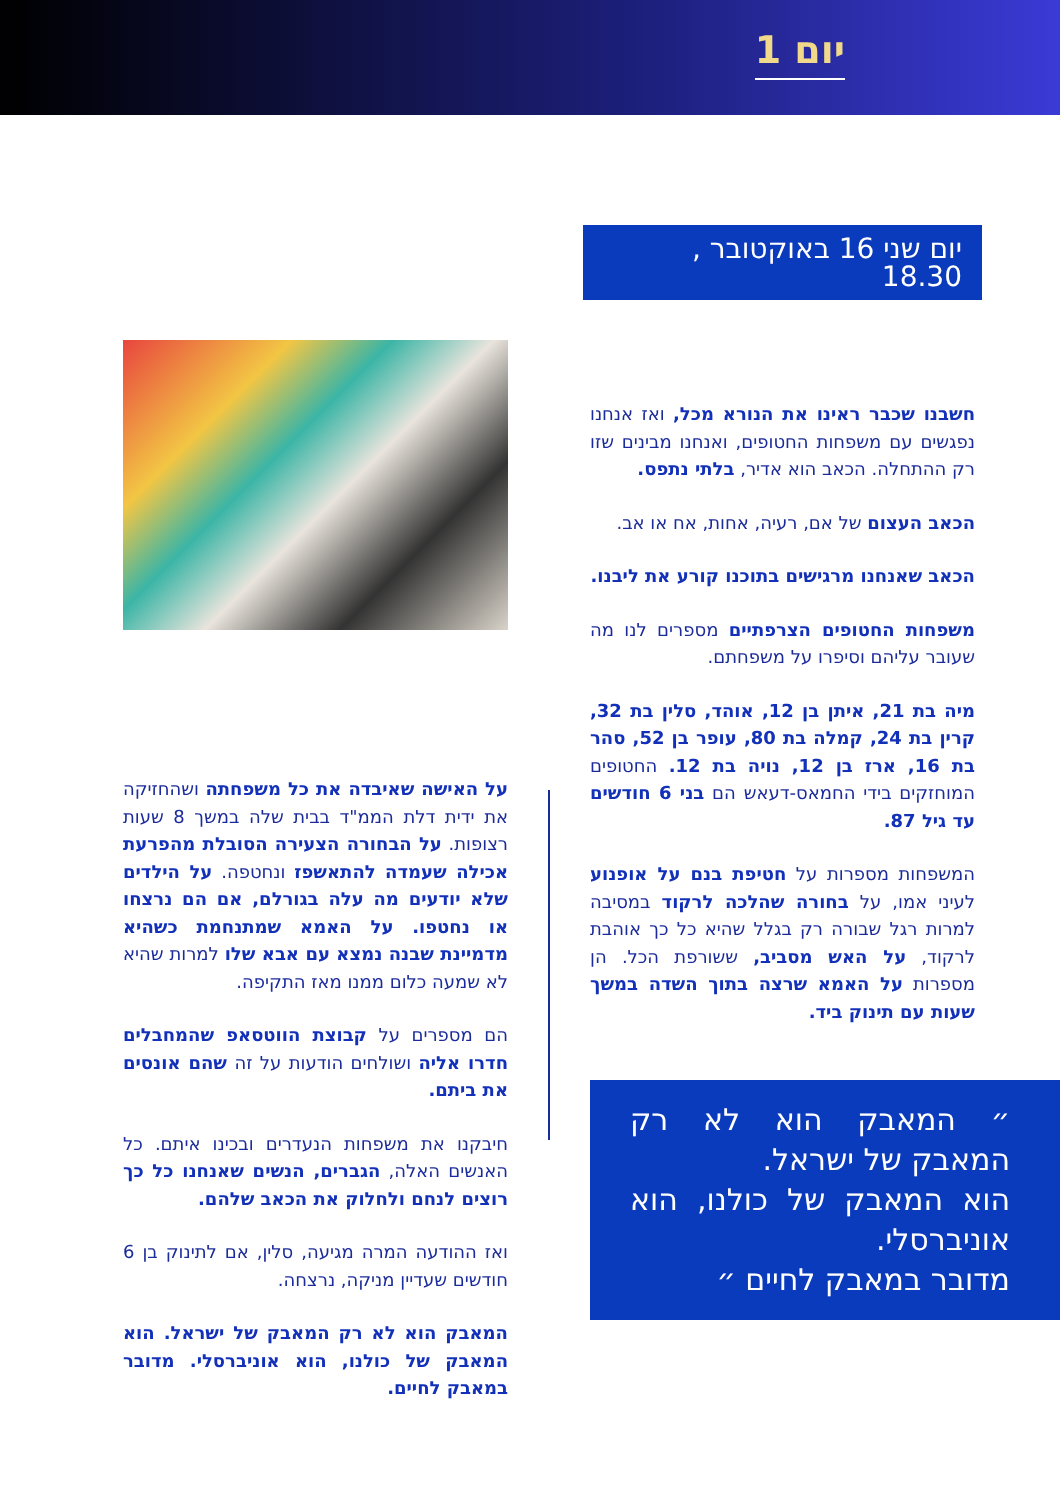יום 1
יום שני 16 באוקטובר , 18.30
חשבנו שכבר ראינו את הנורא מכל, ואז אנחנו נפגשים עם משפחות החטופים, ואנחנו מבינים שזו רק ההתחלה. הכאב הוא אדיר, בלתי נתפס.
הכאב העצום של אם, רעיה, אחות, אח או אב.
הכאב שאנחנו מרגישים בתוכנו קורע את ליבנו.
משפחות החטופים הצרפתיים מספרים לנו מה שעובר עליהם וסיפרו על משפחתם.
מיה בת 21, איתן בן 12, אוהד, סלין בת 32, קרין בת 24, קמלה בת 80, עופר בן 52, סהר בת 16, ארז בן 12, נויה בת 12. החטופים המוחזקים בידי החמאס-דעאש הם בני 6 חודשים עד גיל 87.
המשפחות מספרות על חטיפת בנם על אופנוע לעיני אמו, על בחורה שהלכה לרקוד במסיבה למרות רגל שבורה רק בגלל שהיא כל כך אוהבת לרקוד, על האש מסביב, ששורפת הכל. הן מספרות על האמא שרצה בתוך השדה במשך שעות עם תינוק ביד.
״ המאבק הוא לא רק המאבק של ישראל.
הוא המאבק של כולנו, הוא אוניברסלי.
מדובר במאבק לחיים ״
על האישה שאיבדה את כל משפחתה ושהחזיקה את ידית דלת הממ"ד בבית שלה במשך 8 שעות רצופות. על הבחורה הצעירה הסובלת מהפרעת אכילה שעמדה להתאשפז ונחטפה. על הילדים שלא יודעים מה עלה בגורלם, אם הם נרצחו או נחטפו. על האמא שמתנחמת כשהיא מדמיינת שבנה נמצא עם אבא שלו למרות שהיא לא שמעה כלום ממנו מאז התקיפה.
הם מספרים על קבוצת הווטסאפ שהמחבלים חדרו אליה ושולחים הודעות על זה שהם אונסים את ביתם.
חיבקנו את משפחות הנעדרים ובכינו איתם. כל האנשים האלה, הגברים, הנשים שאנחנו כל כך רוצים לנחם ולחלוק את הכאב שלהם.
ואז ההודעה המרה מגיעה, סלין, אם לתינוק בן 6 חודשים שעדיין מניקה, נרצחה.
המאבק הוא לא רק המאבק של ישראל. הוא המאבק של כולנו, הוא אוניברסלי. מדובר במאבק לחיים.